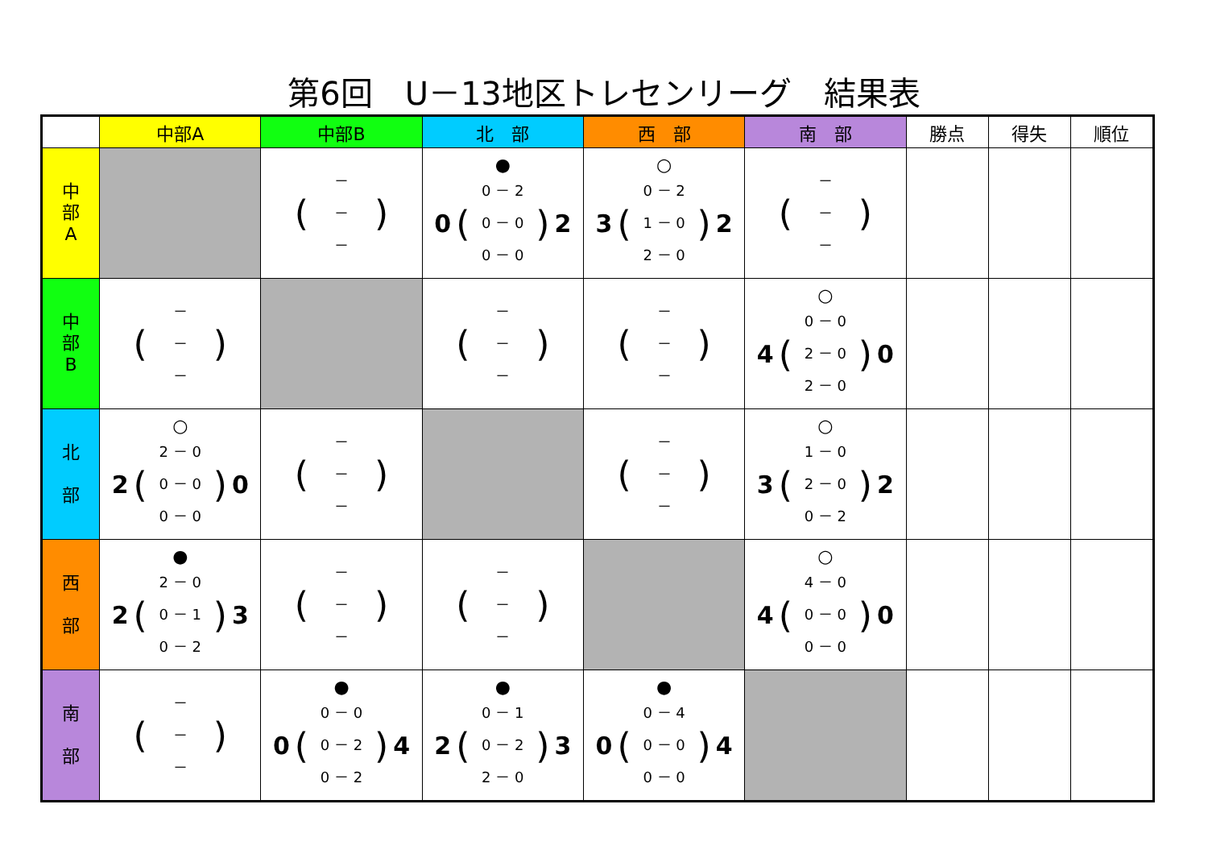第6回　U－13地区トレセンリーグ　結果表
| | 中部A | 中部B | 北 部 | 西 部 | 南 部 | 勝点 | 得失 | 順位 |
| --- | --- | --- | --- | --- | --- | --- | --- | --- |
| 中 部 A | | ( － － － ) | ● 0 ( 0 － 2 0 － 0 0 － 0 ) 2 | ○ 3 ( 0 － 2 1 － 0 2 － 0 ) 2 | ( － － － ) | | | |
| 中 部 B | ( － － － ) | | ( － － － ) | ( － － － ) | ○ 4 ( 0 － 0 2 － 0 2 － 0 ) 0 | | | |
| 北 部 | ○ 2 ( 2 － 0 0 － 0 0 － 0 ) 0 | ( － － － ) | | ( － － － ) | ○ 3 ( 1 － 0 2 － 0 0 － 2 ) 2 | | | |
| 西 部 | ● 2 ( 2 － 0 0 － 1 0 － 2 ) 3 | ( － － － ) | ( － － － ) | | ○ 4 ( 4 － 0 0 － 0 0 － 0 ) 0 | | | |
| 南 部 | ( － － － ) | ● 0 ( 0 － 0 0 － 2 0 － 2 ) 4 | ● 2 ( 0 － 1 0 － 2 2 － 0 ) 3 | ● 0 ( 0 － 4 0 － 0 0 － 0 ) 4 | | | | |